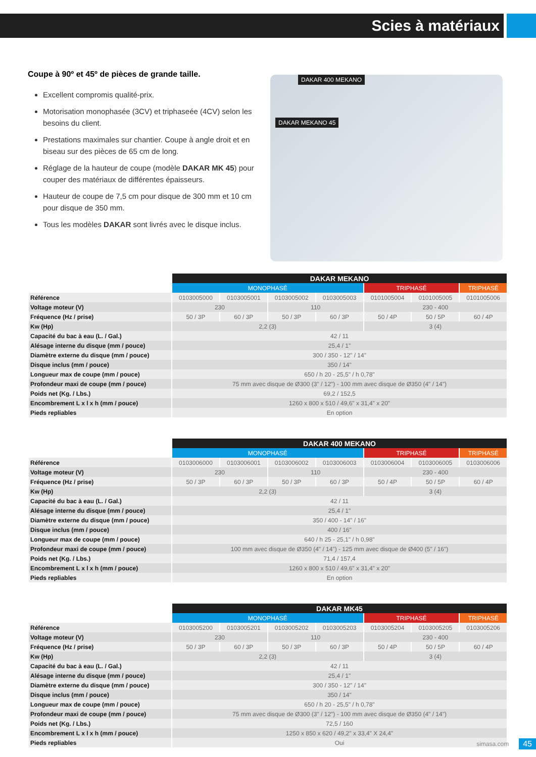Scies à matériaux
Coupe à 90º et 45º de pièces de grande taille.
Excellent compromis qualité-prix.
Motorisation monophasée (3CV) et triphaseée (4CV) selon les besoins du client.
Prestations maximales sur chantier. Coupe à angle droit et en biseau sur des pièces de 65 cm de long.
Réglage de la hauteur de coupe (modèle DAKAR MK 45) pour couper des matériaux de différentes épaisseurs.
Hauteur de coupe de 7,5 cm pour disque de 300 mm et 10 cm pour disque de 350 mm.
Tous les modèles DAKAR sont livrés avec le disque inclus.
DAKAR 400 MEKANO
DAKAR MEKANO 45
| | DAKAR MEKANO | | | | | | |
| --- | --- | --- | --- | --- | --- | --- | --- |
| | MONOPHASÉ | | | | TRIPHASÉ | | TRIPHASÉ |
| Référence | 0103005000 | 0103005001 | 0103005002 | 0103005003 | 0101005004 | 0101005005 | 0101005006 |
| Voltage moteur (V) | 230 | | 110 | | 230 - 400 | | |
| Fréquence (Hz / prise) | 50 / 3P | 60 / 3P | 50 / 3P | 60 / 3P | 50 / 4P | 50 / 5P | 60 / 4P |
| Kw (Hp) | 2,2 (3) | | | | 3 (4) | | |
| Capacité du bac à eau (L. / Gal.) | 42 / 11 | | | | | | |
| Alésage interne du disque (mm / pouce) | 25,4 / 1" | | | | | | |
| Diamètre externe du disque (mm / pouce) | 300 / 350 - 12" / 14" | | | | | | |
| Disque inclus (mm / pouce) | 350 / 14" | | | | | | |
| Longueur max de coupe (mm / pouce) | 650 / h 20 - 25,5" / h 0,78" | | | | | | |
| Profondeur maxi de coupe (mm / pouce) | 75 mm avec disque de Ø300 (3" / 12") - 100 mm avec disque de Ø350 (4" / 14") | | | | | | |
| Poids net (Kg. / Lbs.) | 69,2 / 152,5 | | | | | | |
| Encombrement L x l x h (mm / pouce) | 1260 x 800 x 510 / 49,6" x 31,4" x 20" | | | | | | |
| Pieds repliables | En option | | | | | | |
| | DAKAR 400 MEKANO | | | | | | |
| --- | --- | --- | --- | --- | --- | --- | --- |
| | MONOPHASÉ | | | | TRIPHASÉ | | TRIPHASÉ |
| Référence | 0103006000 | 0103006001 | 0103006002 | 0103006003 | 0103006004 | 0103006005 | 0103006006 |
| Voltage moteur (V) | 230 | | 110 | | 230 - 400 | | |
| Fréquence (Hz / prise) | 50 / 3P | 60 / 3P | 50 / 3P | 60 / 3P | 50 / 4P | 50 / 5P | 60 / 4P |
| Kw (Hp) | 2,2 (3) | | | | 3 (4) | | |
| Capacité du bac à eau (L. / Gal.) | 42 / 11 | | | | | | |
| Alésage interne du disque (mm / pouce) | 25,4 / 1" | | | | | | |
| Diamètre externe du disque (mm / pouce) | 350 / 400 - 14" / 16" | | | | | | |
| Disque inclus (mm / pouce) | 400 / 16" | | | | | | |
| Longueur max de coupe (mm / pouce) | 640 / h 25 - 25,1" / h 0,98" | | | | | | |
| Profondeur maxi de coupe (mm / pouce) | 100 mm avec disque de Ø350 (4" / 14") - 125 mm avec disque de Ø400 (5" / 16") | | | | | | |
| Poids net (Kg. / Lbs.) | 71,4 / 157,4 | | | | | | |
| Encombrement L x l x h (mm / pouce) | 1260 x 800 x 510 / 49,6" x 31,4" x 20" | | | | | | |
| Pieds repliables | En option | | | | | | |
| | DAKAR MK45 | | | | | | |
| --- | --- | --- | --- | --- | --- | --- | --- |
| | MONOPHASÉ | | | | TRIPHASÉ | | TRIPHASÉ |
| Référence | 0103005200 | 0103005201 | 0103005202 | 0103005203 | 0103005204 | 0103005205 | 0103005206 |
| Voltage moteur (V) | 230 | | 110 | | 230 - 400 | | |
| Fréquence (Hz / prise) | 50 / 3P | 60 / 3P | 50 / 3P | 60 / 3P | 50 / 4P | 50 / 5P | 60 / 4P |
| Kw (Hp) | 2,2 (3) | | | | 3 (4) | | |
| Capacité du bac à eau (L. / Gal.) | 42 / 11 | | | | | | |
| Alésage interne du disque (mm / pouce) | 25,4 / 1" | | | | | | |
| Diamètre externe du disque (mm / pouce) | 300 / 350 - 12" / 14" | | | | | | |
| Disque inclus (mm / pouce) | 350 / 14" | | | | | | |
| Longueur max de coupe (mm / pouce) | 650 / h 20 - 25,5" / h 0,78" | | | | | | |
| Profondeur maxi de coupe (mm / pouce) | 75 mm avec disque de Ø300 (3" / 12") - 100 mm avec disque de Ø350 (4" / 14") | | | | | | |
| Poids net (Kg. / Lbs.) | 72,5 / 160 | | | | | | |
| Encombrement L x l x h (mm / pouce) | 1250 x 850 x 620 / 49,2" x 33,4" X 24,4" | | | | | | |
| Pieds repliables | Oui | | | | | | |
simasa.com 45